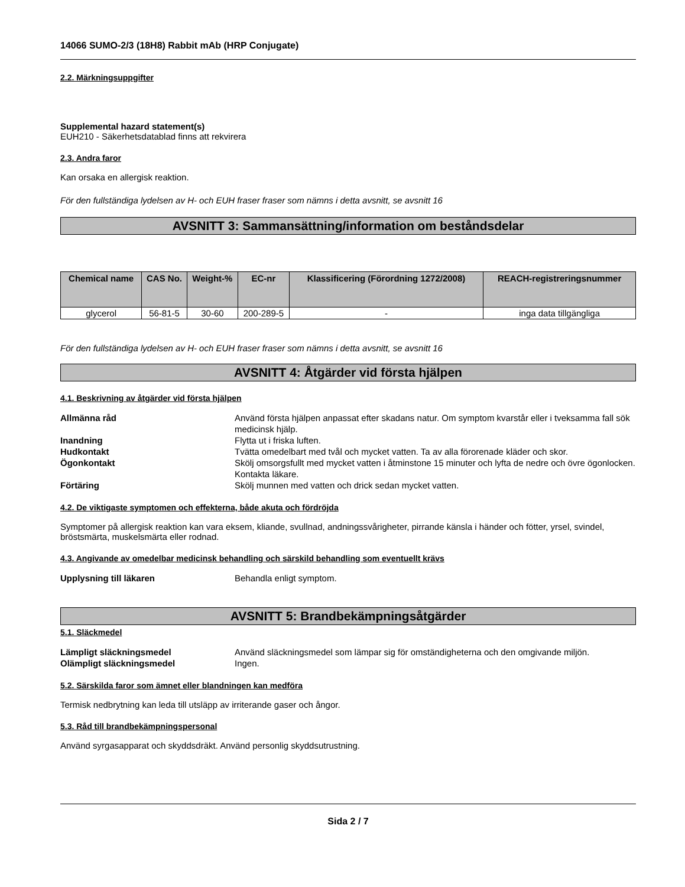14066 SUMO-2/3 (18H8) Rabbit mAb (HRP Conjugate)
2.2. Märkningsuppgifter
Supplemental hazard statement(s)
EUH210 - Säkerhetsdatablad finns att rekvirera
2.3. Andra faror
Kan orsaka en allergisk reaktion.
För den fullständiga lydelsen av H- och EUH fraser fraser som nämns i detta avsnitt, se avsnitt 16
AVSNITT 3: Sammansättning/information om beståndsdelar
| Chemical name | CAS No. | Weight-% | EC-nr | Klassificering (Förordning 1272/2008) | REACH-registreringsnummer |
| --- | --- | --- | --- | --- | --- |
| glycerol | 56-81-5 | 30-60 | 200-289-5 | - | inga data tillgängliga |
För den fullständiga lydelsen av H- och EUH fraser fraser som nämns i detta avsnitt, se avsnitt 16
AVSNITT 4: Åtgärder vid första hjälpen
4.1. Beskrivning av åtgärder vid första hjälpen
Allmänna råd Använd första hjälpen anpassat efter skadans natur. Om symptom kvarstår eller i tveksamma fall sök medicinsk hjälp. Inandning Flytta ut i friska luften. Hudkontakt Tvätta omedelbart med tvål och mycket vatten. Ta av alla förorenade kläder och skor. Ögonkontakt Skölj omsorgsfullt med mycket vatten i åtminstone 15 minuter och lyfta de nedre och övre ögonlocken. Kontakta läkare. Förtäring Skölj munnen med vatten och drick sedan mycket vatten.
4.2. De viktigaste symptomen och effekterna, både akuta och fördröjda
Symptomer på allergisk reaktion kan vara eksem, kliande, svullnad, andningssvårigheter, pirrande känsla i händer och fötter, yrsel, svindel, bröstsmärta, muskelsmärta eller rodnad.
4.3. Angivande av omedelbar medicinsk behandling och särskild behandling som eventuellt krävs
Upplysning till läkaren Behandla enligt symptom.
AVSNITT 5: Brandbekämpningsåtgärder
5.1. Släckmedel
Lämpligt släckningsmedel Använd släckningsmedel som lämpar sig för omständigheterna och den omgivande miljön. Olämpligt släckningsmedel Ingen.
5.2. Särskilda faror som ämnet eller blandningen kan medföra
Termisk nedbrytning kan leda till utsläpp av irriterande gaser och ångor.
5.3. Råd till brandbekämpningspersonal
Använd syrgasapparat och skyddsdräkt. Använd personlig skyddsutrustning.
Sida 2 / 7